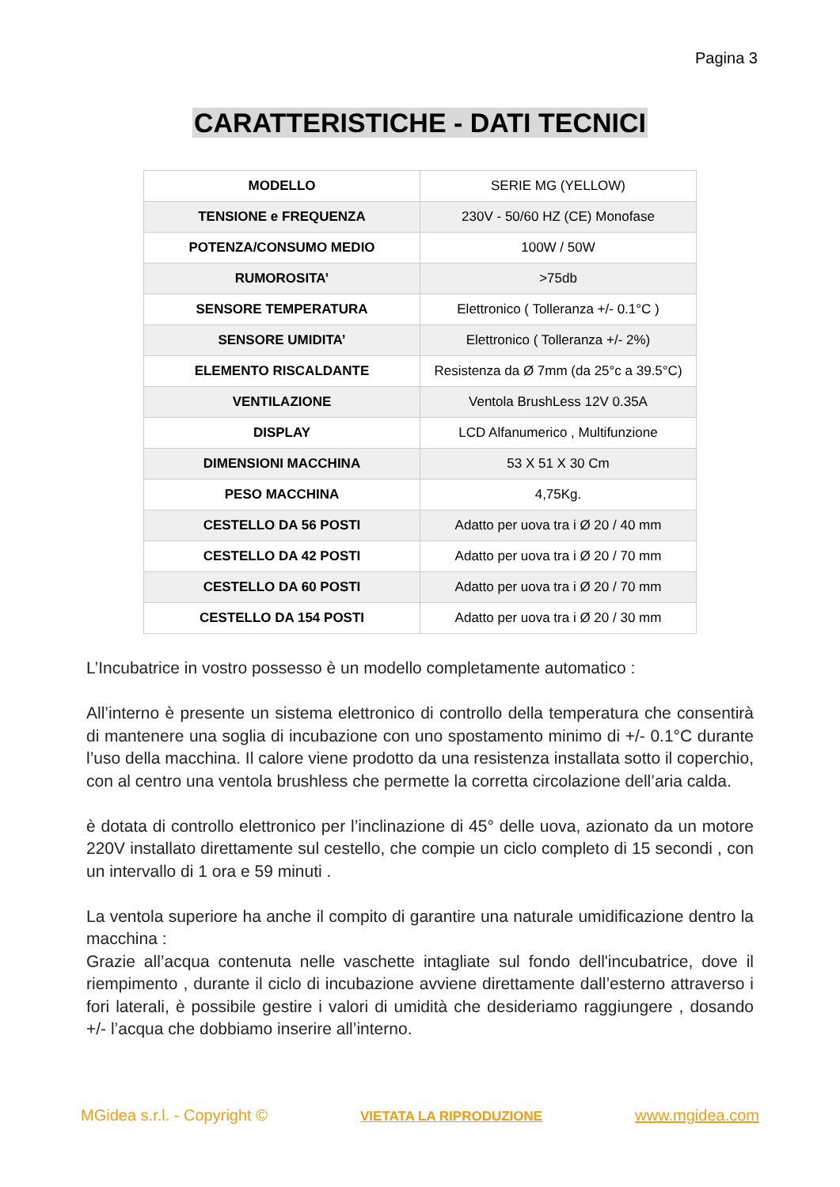Pagina 3
CARATTERISTICHE - DATI TECNICI
| MODELLO | SERIE MG (YELLOW) |
| TENSIONE e FREQUENZA | 230V - 50/60 HZ (CE) Monofase |
| POTENZA/CONSUMO MEDIO | 100W / 50W |
| RUMOROSITA’ | >75db |
| SENSORE TEMPERATURA | Elettronico ( Tolleranza +/- 0.1°C ) |
| SENSORE UMIDITA’ | Elettronico ( Tolleranza +/- 2%) |
| ELEMENTO RISCALDANTE | Resistenza da Ø 7mm (da 25°c a 39.5°C) |
| VENTILAZIONE | Ventola BrushLess 12V 0.35A |
| DISPLAY | LCD Alfanumerico , Multifunzione |
| DIMENSIONI MACCHINA | 53 X 51 X 30 Cm |
| PESO MACCHINA | 4,75Kg. |
| CESTELLO DA 56 POSTI | Adatto per uova tra i Ø 20 / 40 mm |
| CESTELLO DA 42 POSTI | Adatto per uova tra i Ø 20 / 70 mm |
| CESTELLO DA 60 POSTI | Adatto per uova tra i Ø 20 / 70 mm |
| CESTELLO DA 154 POSTI | Adatto per uova tra i Ø 20 / 30 mm |
L’Incubatrice in vostro possesso è un modello completamente automatico :
All’interno è presente un sistema elettronico di controllo della temperatura che consentirà di mantenere una soglia di incubazione con uno spostamento minimo di +/- 0.1°C durante l’uso della macchina. Il calore viene prodotto da una resistenza installata sotto il coperchio, con al centro una ventola brushless che permette la corretta circolazione dell’aria calda.
è dotata di controllo elettronico per l’inclinazione di 45° delle uova, azionato da un motore 220V installato direttamente sul cestello, che compie un ciclo completo di 15 secondi , con un intervallo di 1 ora e 59 minuti .
La ventola superiore ha anche il compito di garantire una naturale umidificazione dentro la macchina :
Grazie all’acqua contenuta nelle vaschette intagliate sul fondo dell'incubatrice, dove il riempimento , durante il ciclo di incubazione avviene direttamente dall’esterno attraverso i fori laterali, è possibile gestire i valori di umidità che desideriamo raggiungere , dosando +/- l’acqua che dobbiamo inserire all’interno.
MGidea s.r.l. - Copyright © VIETATA LA RIPRODUZIONE www.mgidea.com